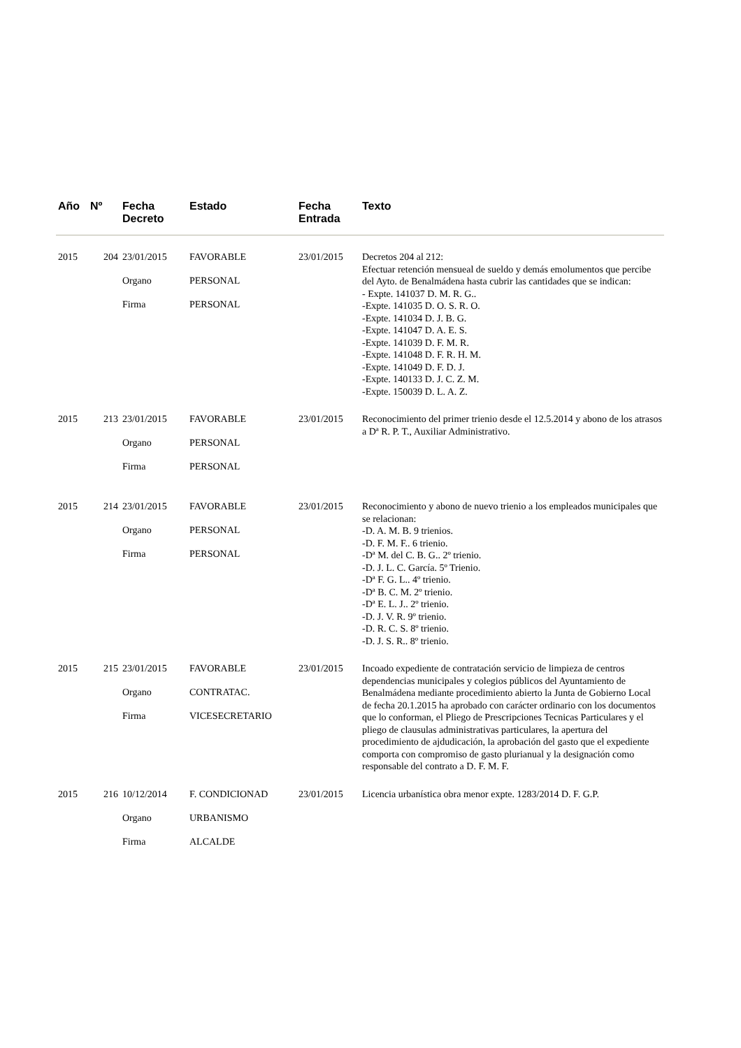| Año | Nº | Fecha Decreto | Estado | Fecha Entrada | Texto |
| --- | --- | --- | --- | --- | --- |
| 2015 | 204 | 23/01/2015 Organo Firma | FAVORABLE PERSONAL PERSONAL | 23/01/2015 | Decretos 204 al 212: Efectuar retención mensueal de sueldo y demás emolumentos que percibe del Ayto. de Benalmádena hasta cubrir las cantidades que se indican: - Expte. 141037 D. M. R. G.. -Expte. 141035 D. O. S. R. O. -Expte. 141034 D. J. B. G. -Expte. 141047 D. A. E. S. -Expte. 141039 D. F. M. R. -Expte. 141048 D. F. R. H. M. -Expte. 141049 D. F. D. J. -Expte. 140133 D. J. C. Z. M. -Expte. 150039 D. L. A. Z. |
| 2015 | 213 | 23/01/2015 Organo Firma | FAVORABLE PERSONAL PERSONAL | 23/01/2015 | Reconocimiento del primer trienio desde el 12.5.2014 y abono de los atrasos a Dª R. P. T., Auxiliar Administrativo. |
| 2015 | 214 | 23/01/2015 Organo Firma | FAVORABLE PERSONAL PERSONAL | 23/01/2015 | Reconocimiento y abono de nuevo trienio a los empleados municipales que se relacionan: -D. A. M. B. 9 trienios. -D. F. M. F.. 6 trienio. -Dª M. del C. B. G.. 2º trienio. -D. J. L. C. García. 5º Trienio. -Dª F. G. L.. 4º trienio. -Dª B. C. M. 2º trienio. -Dª E. L. J.. 2º trienio. -D. J. V. R. 9º trienio. -D. R. C. S. 8º trienio. -D. J. S. R.. 8º trienio. |
| 2015 | 215 | 23/01/2015 Organo Firma | FAVORABLE CONTRATAC. VICESECRETARIO | 23/01/2015 | Incoado expediente de contratación servicio de limpieza de centros dependencias municipales y colegios públicos del Ayuntamiento de Benalmádena mediante procedimiento abierto la Junta de Gobierno Local de fecha 20.1.2015 ha aprobado con carácter ordinario con los documentos que lo conforman, el Pliego de Prescripciones Tecnicas Particulares y el pliego de clausulas administrativas particulares, la apertura del procedimiento de ajdudicación, la aprobación del gasto que el expediente comporta con compromiso de gasto plurianual y la designación como responsable del contrato a D. F. M. F. |
| 2015 | 216 | 10/12/2014 Organo Firma | F. CONDICIONAD URBANISMO ALCALDE | 23/01/2015 | Licencia urbanística obra menor expte. 1283/2014 D. F. G.P. |